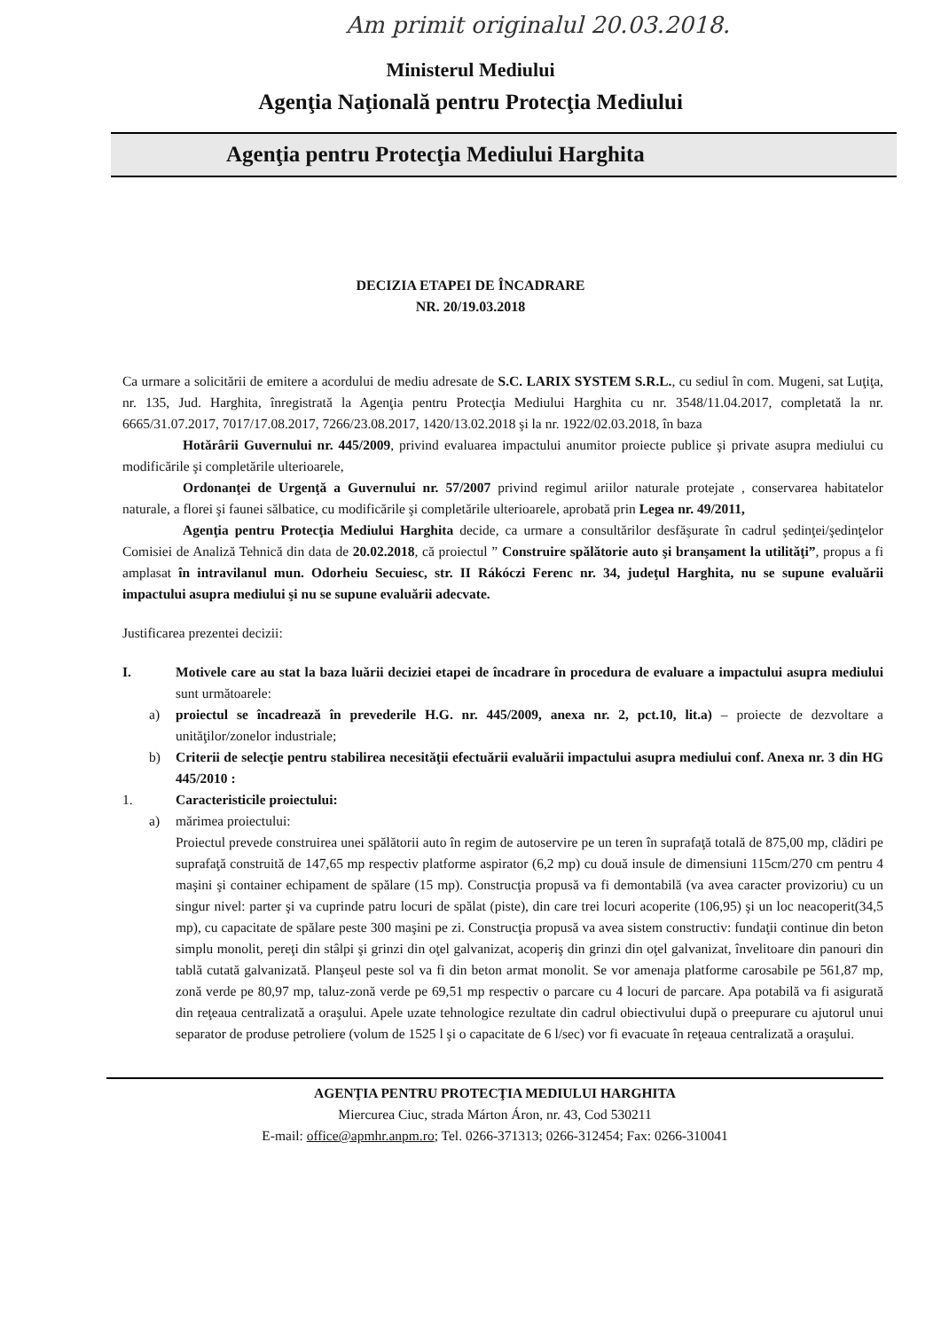Am primit originalul 20.03.2018.
Ministerul Mediului
Agenţia Naţională pentru Protecţia Mediului
Agenţia pentru Protecţia Mediului Harghita
DECIZIA ETAPEI DE ÎNCADRARE
NR. 20/19.03.2018
Ca urmare a solicitării de emitere a acordului de mediu adresate de S.C. LARIX SYSTEM S.R.L., cu sediul în com. Mugeni, sat Luţiţa, nr. 135, Jud. Harghita, înregistrată la Agenţia pentru Protecţia Mediului Harghita cu nr. 3548/11.04.2017, completată la nr. 6665/31.07.2017, 7017/17.08.2017, 7266/23.08.2017, 1420/13.02.2018 şi la nr. 1922/02.03.2018, în baza
Hotărârii Guvernului nr. 445/2009, privind evaluarea impactului anumitor proiecte publice şi private asupra mediului cu modificările şi completările ulterioarele,
Ordonanţei de Urgenţă a Guvernului nr. 57/2007 privind regimul ariilor naturale protejate , conservarea habitatelor naturale, a florei şi faunei sălbatice, cu modificările şi completările ulterioarele, aprobată prin Legea nr. 49/2011,
Agenţia pentru Protecţia Mediului Harghita decide, ca urmare a consultărilor desfăşurate în cadrul şedinţei/şedinţelor Comisiei de Analiză Tehnică din data de 20.02.2018, că proiectul ” Construire spălătorie auto şi branşament la utilităţi”, propus a fi amplasat în intravilanul mun. Odorheiu Secuiesc, str. II Rákóczi Ferenc nr. 34, judeţul Harghita, nu se supune evaluării impactului asupra mediului şi nu se supune evaluării adecvate.
Justificarea prezentei decizii:
I. Motivele care au stat la baza luării deciziei etapei de încadrare în procedura de evaluare a impactului asupra mediului sunt următoarele:
a) proiectul se încadrează în prevederile H.G. nr. 445/2009, anexa nr. 2, pct.10, lit.a) – proiecte de dezvoltare a unităţilor/zonelor industriale;
b) Criterii de selecţie pentru stabilirea necesităţii efectuării evaluării impactului asupra mediului conf. Anexa nr. 3 din HG 445/2010 :
1. Caracteristicile proiectului:
a) mărimea proiectului:
Proiectul prevede construirea unei spălătorii auto în regim de autoservire pe un teren în suprafaţă totală de 875,00 mp, clădiri pe suprafaţă construită de 147,65 mp respectiv platforme aspirator (6,2 mp) cu două insule de dimensiuni 115cm/270 cm pentru 4 maşini şi container echipament de spălare (15 mp). Construcţia propusă va fi demontabilă (va avea caracter provizoriu) cu un singur nivel: parter şi va cuprinde patru locuri de spălat (piste), din care trei locuri acoperite (106,95) şi un loc neacoperit(34,5 mp), cu capacitate de spălare peste 300 maşini pe zi. Construcţia propusă va avea sistem constructiv: fundaţii continue din beton simplu monolit, pereţi din stâlpi şi grinzi din oţel galvanizat, acoperiş din grinzi din oţel galvanizat, învelitoare din panouri din tablă cutată galvanizată. Planşeul peste sol va fi din beton armat monolit. Se vor amenaja platforme carosabile pe 561,87 mp, zonă verde pe 80,97 mp, taluz-zonă verde pe 69,51 mp respectiv o parcare cu 4 locuri de parcare. Apa potabilă va fi asigurată din reţeaua centralizată a oraşului. Apele uzate tehnologice rezultate din cadrul obiectivului după o preepurare cu ajutorul unui separator de produse petroliere (volum de 1525 l şi o capacitate de 6 l/sec) vor fi evacuate în reţeaua centralizată a oraşului.
AGENŢIA PENTRU PROTECŢIA MEDIULUI HARGHITA
Miercurea Ciuc, strada Márton Áron, nr. 43, Cod 530211
E-mail: office@apmhr.anpm.ro; Tel. 0266-371313; 0266-312454; Fax: 0266-310041